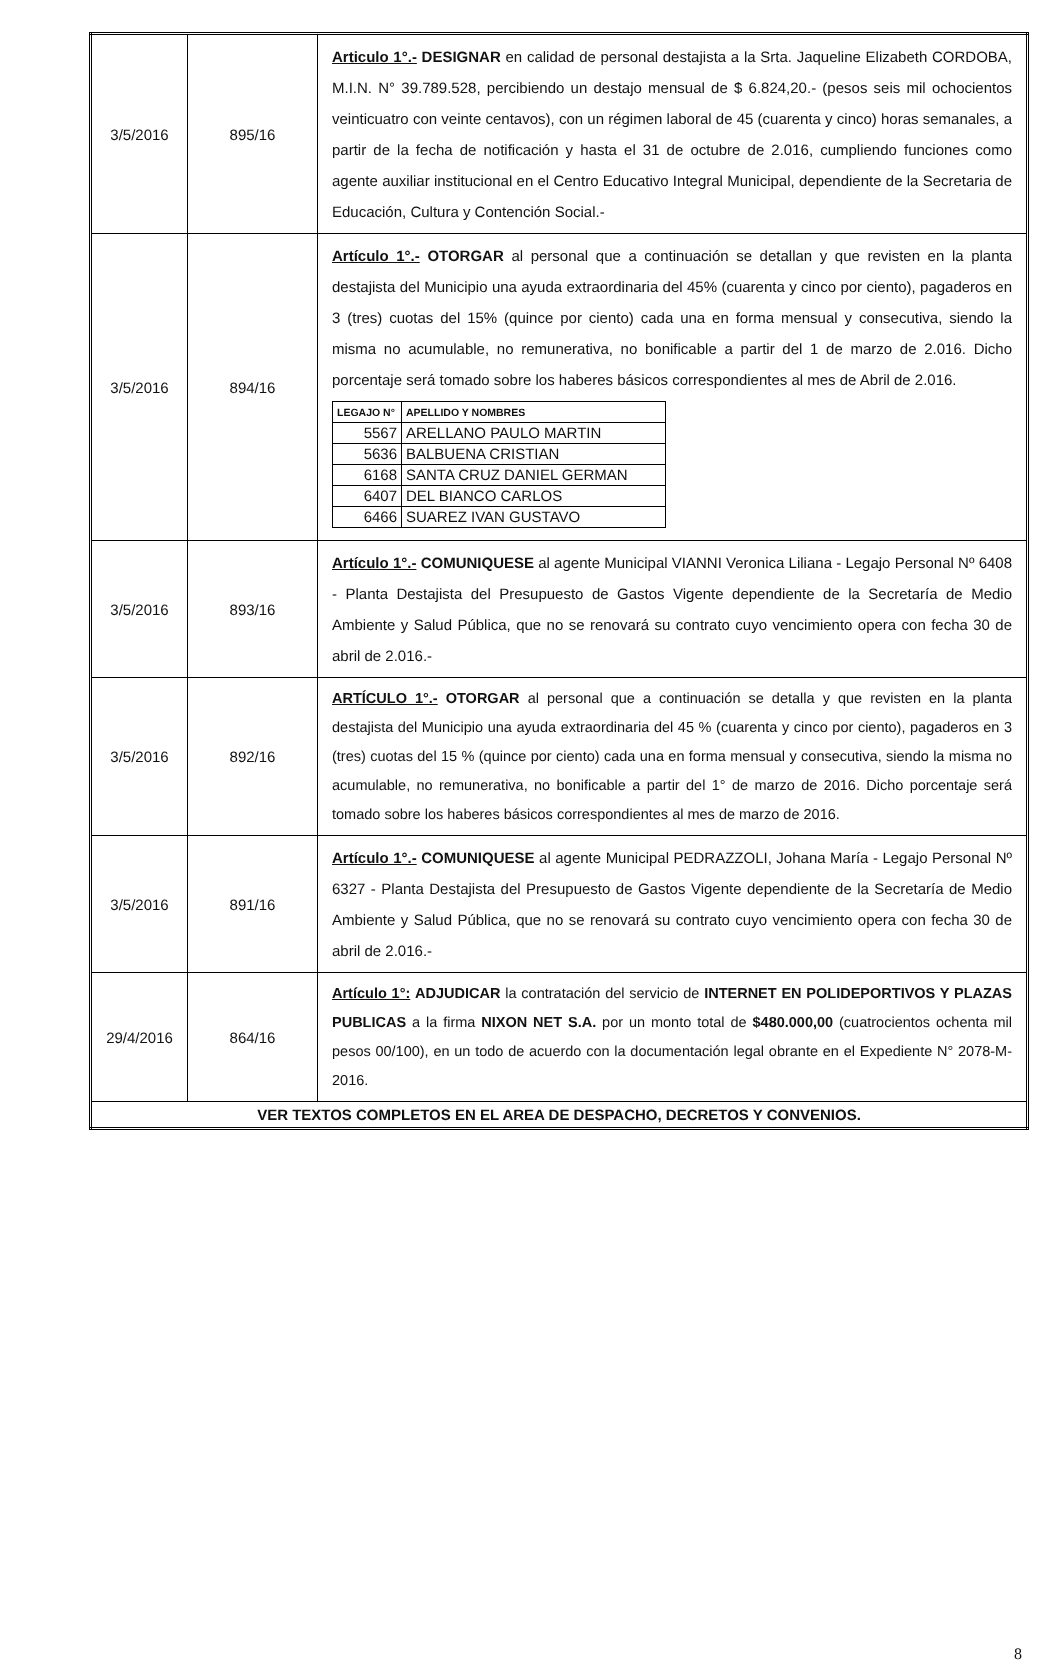| 3/5/2016 | 895/16 | Articulo 1°.- DESIGNAR en calidad de personal destajista a la Srta. Jaqueline Elizabeth CORDOBA, M.I.N. N° 39.789.528, percibiendo un destajo mensual de $ 6.824,20.- (pesos seis mil ochocientos veinticuatro con veinte centavos), con un régimen laboral de 45 (cuarenta y cinco) horas semanales, a partir de la fecha de notificación y hasta el 31 de octubre de 2.016, cumpliendo funciones como agente auxiliar institucional en el Centro Educativo Integral Municipal, dependiente de la Secretaria de Educación, Cultura y Contención Social.- |
| 3/5/2016 | 894/16 | Artículo 1°.- OTORGAR al personal que a continuación se detallan y que revisten en la planta destajista del Municipio una ayuda extraordinaria del 45% (cuarenta y cinco por ciento), pagaderos en 3 (tres) cuotas del 15% (quince por ciento) cada una en forma mensual y consecutiva, siendo la misma no acumulable, no remunerativa, no bonificable a partir del 1 de marzo de 2.016. Dicho porcentaje será tomado sobre los haberes básicos correspondientes al mes de Abril de 2.016. / LEGAJO N° / APELLIDO Y NOMBRES / / --- / --- / / 5567 / ARELLANO PAULO MARTIN / / 5636 / BALBUENA CRISTIAN / / 6168 / SANTA CRUZ DANIEL GERMAN / / 6407 / DEL BIANCO CARLOS / / 6466 / SUAREZ IVAN GUSTAVO / |
| 3/5/2016 | 893/16 | Artículo 1°.- COMUNIQUESE al agente Municipal VIANNI Veronica Liliana - Legajo Personal Nº 6408 - Planta Destajista del Presupuesto de Gastos Vigente dependiente de la Secretaría de Medio Ambiente y Salud Pública, que no se renovará su contrato cuyo vencimiento opera con fecha 30 de abril de 2.016.- |
| 3/5/2016 | 892/16 | ARTÍCULO 1°.- OTORGAR al personal que a continuación se detalla y que revisten en la planta destajista del Municipio una ayuda extraordinaria del 45 % (cuarenta y cinco por ciento), pagaderos en 3 (tres) cuotas del 15 % (quince por ciento) cada una en forma mensual y consecutiva, siendo la misma no acumulable, no remunerativa, no bonificable a partir del 1° de marzo de 2016. Dicho porcentaje será tomado sobre los haberes básicos correspondientes al mes de marzo de 2016. |
| 3/5/2016 | 891/16 | Artículo 1°.- COMUNIQUESE al agente Municipal PEDRAZZOLI, Johana María - Legajo Personal Nº 6327 - Planta Destajista del Presupuesto de Gastos Vigente dependiente de la Secretaría de Medio Ambiente y Salud Pública, que no se renovará su contrato cuyo vencimiento opera con fecha 30 de abril de 2.016.- |
| 29/4/2016 | 864/16 | Artículo 1°: ADJUDICAR la contratación del servicio de INTERNET EN POLIDEPORTIVOS Y PLAZAS PUBLICAS a la firma NIXON NET S.A. por un monto total de $480.000,00 (cuatrocientos ochenta mil pesos 00/100), en un todo de acuerdo con la documentación legal obrante en el Expediente N° 2078-M-2016. |
| VER TEXTOS COMPLETOS EN EL AREA DE DESPACHO, DECRETOS Y CONVENIOS. | | |
8